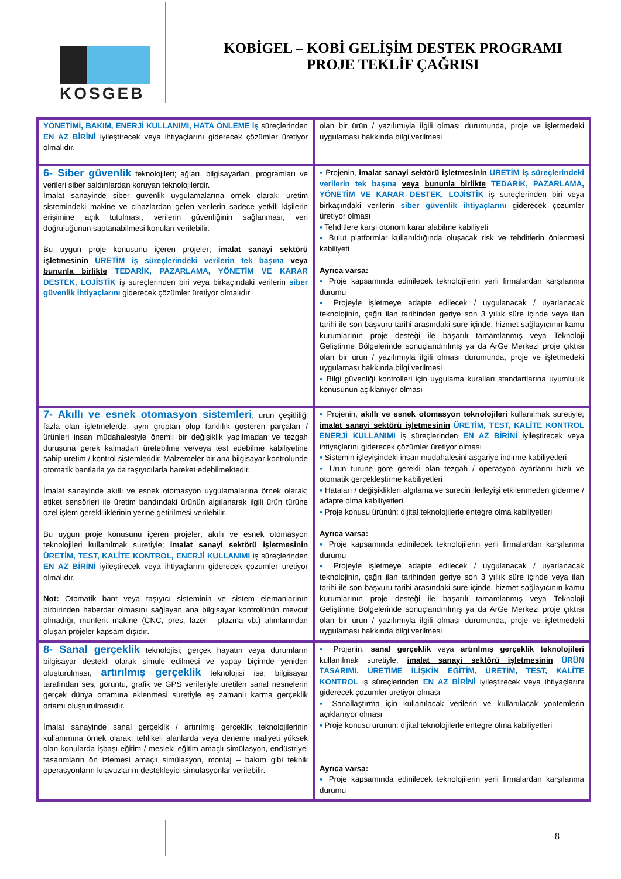KOSGEB
KOBİGEL – KOBİ GELİŞİM DESTEK PROGRAMI
PROJE TEKLİF ÇAĞRISI
| YÖNETİMİ, BAKIM, ENERJİ KULLANIMI, HATA ÖNLEME iş süreçlerinden EN AZ BİRİNİ iyileştirecek veya ihtiyaçlarını giderecek çözümler üretiyor olmalıdır. | olan bir ürün / yazılımıyla ilgili olması durumunda, proje ve işletmedeki uygulaması hakkında bilgi verilmesi |
| 6- Siber güvenlik teknolojileri; ağları, bilgisayarları, programları ve verileri siber saldırılardan koruyan teknolojilerdir. İmalat sanayinde siber güvenlik uygulamalarına örnek olarak; üretim sistemindeki makine ve cihazlardan gelen verilerin sadece yetkili kişilerin erişimine açık tutulması, verilerin güvenliğinin sağlanması, veri doğruluğunun saptanabilmesi konuları verilebilir. Bu uygun proje konusunu içeren projeler; imalat sanayi sektörü işletmesinin ÜRETİM iş süreçlerindeki verilerin tek başına veya bununla birlikte TEDARİK, PAZARLAMA, YÖNETİM VE KARAR DESTEK, LOJİSTİK iş süreçlerinden biri veya birkaçındaki verilerin siber güvenlik ihtiyaçlarını giderecek çözümler üretiyor olmalıdır | ▪ Projenin, imalat sanayi sektörü işletmesinin ÜRETİM iş süreçlerindeki verilerin tek başına veya bununla birlikte TEDARİK, PAZARLAMA, YÖNETİM VE KARAR DESTEK, LOJİSTİK iş süreçlerinden biri veya birkaçındaki verilerin siber güvenlik ihtiyaçlarını giderecek çözümler üretiyor olması ▪ Tehditlere karşı otonom karar alabilme kabiliyeti ▪ Bulut platformlar kullanıldığında oluşacak risk ve tehditlerin önlenmesi kabiliyeti Ayrıca varsa : ▪ Proje kapsamında edinilecek teknolojilerin yerli firmalardan karşılanma durumu ▪ Projeyle işletmeye adapte edilecek / uygulanacak / uyarlanacak teknolojinin, çağrı ilan tarihinden geriye son 3 yıllık süre içinde veya ilan tarihi ile son başvuru tarihi arasındaki süre içinde, hizmet sağlayıcının kamu kurumlarının proje desteği ile başarılı tamamlanmış veya Teknoloji Geliştirme Bölgelerinde sonuçlandırılmış ya da ArGe Merkezi proje çıktısı olan bir ürün / yazılımıyla ilgili olması durumunda, proje ve işletmedeki uygulaması hakkında bilgi verilmesi ▪ Bilgi güvenliği kontrolleri için uygulama kuralları standartlarına uyumluluk konusunun açıklanıyor olması |
| 7- Akıllı ve esnek otomasyon sistemleri ; ürün çeşitliliği fazla olan işletmelerde, aynı gruptan olup farklılık gösteren parçaları / ürünleri insan müdahalesiyle önemli bir değişiklik yapılmadan ve tezgah duruşuna gerek kalmadan üretebilme ve/veya test edebilme kabiliyetine sahip üretim / kontrol sistemleridir. Malzemeler bir ana bilgisayar kontrolünde otomatik bantlarla ya da taşıyıcılarla hareket edebilmektedir. İmalat sanayinde akıllı ve esnek otomasyon uygulamalarına örnek olarak; etiket sensörleri ile üretim bandındaki ürünün algılanarak ilgili ürün türüne özel işlem gerekliliklerinin yerine getirilmesi verilebilir. Bu uygun proje konusunu içeren projeler; akıllı ve esnek otomasyon teknolojileri kullanılmak suretiyle; imalat sanayi sektörü işletmesinin ÜRETİM, TEST, KALİTE KONTROL, ENERJİ KULLANIMI iş süreçlerinden EN AZ BİRİNİ iyileştirecek veya ihtiyaçlarını giderecek çözümler üretiyor olmalıdır. Not: Otomatik bant veya taşıyıcı sisteminin ve sistem elemanlarının birbirinden haberdar olmasını sağlayan ana bilgisayar kontrolünün mevcut olmadığı, münferit makine (CNC, pres, lazer - plazma vb.) alımlarından oluşan projeler kapsam dışıdır. | ▪ Projenin, akıllı ve esnek otomasyon teknolojileri kullanılmak suretiyle; imalat sanayi sektörü işletmesinin ÜRETİM, TEST, KALİTE KONTROL ENERJİ KULLANIMI iş süreçlerinden EN AZ BİRİNİ iyileştirecek veya ihtiyaçlarını giderecek çözümler üretiyor olması ▪ Sistemin işleyişindeki insan müdahalesini asgariye indirme kabiliyetleri ▪ Ürün türüne göre gerekli olan tezgah / operasyon ayarlarını hızlı ve otomatik gerçekleştirme kabiliyetleri ▪ Hataları / değişiklikleri algılama ve sürecin ilerleyişi etkilenmeden giderme / adapte olma kabiliyetleri ▪ Proje konusu ürünün; dijital teknolojilerle entegre olma kabiliyetleri Ayrıca varsa : ▪ Proje kapsamında edinilecek teknolojilerin yerli firmalardan karşılanma durumu ▪ Projeyle işletmeye adapte edilecek / uygulanacak / uyarlanacak teknolojinin, çağrı ilan tarihinden geriye son 3 yıllık süre içinde veya ilan tarihi ile son başvuru tarihi arasındaki süre içinde, hizmet sağlayıcının kamu kurumlarının proje desteği ile başarılı tamamlanmış veya Teknoloji Geliştirme Bölgelerinde sonuçlandırılmış ya da ArGe Merkezi proje çıktısı olan bir ürün / yazılımıyla ilgili olması durumunda, proje ve işletmedeki uygulaması hakkında bilgi verilmesi |
| 8- Sanal gerçeklik teknolojisi; gerçek hayatın veya durumların bilgisayar destekli olarak simüle edilmesi ve yapay biçimde yeniden oluşturulması, artırılmış gerçeklik teknolojisi ise; bilgisayar tarafından ses, görüntü, grafik ve GPS verileriyle üretilen sanal nesnelerin gerçek dünya ortamına eklenmesi suretiyle eş zamanlı karma gerçeklik ortamı oluşturulmasıdır. İmalat sanayinde sanal gerçeklik / artırılmış gerçeklik teknolojilerinin kullanımına örnek olarak; tehlikeli alanlarda veya deneme maliyeti yüksek olan konularda işbaşı eğitim / mesleki eğitim amaçlı simülasyon, endüstriyel tasarımların ön izlemesi amaçlı simülasyon, montaj – bakım gibi teknik operasyonların kılavuzlarını destekleyici simülasyonlar verilebilir. | ▪ Projenin, sanal gerçeklik veya artırılmış gerçeklik teknolojileri kullanılmak suretiyle; imalat sanayi sektörü işletmesinin ÜRÜN TASARIMI, ÜRETİME İLİŞKİN EĞİTİM, ÜRETİM, TEST, KALİTE KONTROL iş süreçlerinden EN AZ BİRİNİ iyileştirecek veya ihtiyaçlarını giderecek çözümler üretiyor olması ▪ Sanallaştırma için kullanılacak verilerin ve kullanılacak yöntemlerin açıklanıyor olması ▪ Proje konusu ürünün; dijital teknolojilerle entegre olma kabiliyetleri Ayrıca varsa : ▪ Proje kapsamında edinilecek teknolojilerin yerli firmalardan karşılanma durumu |
8